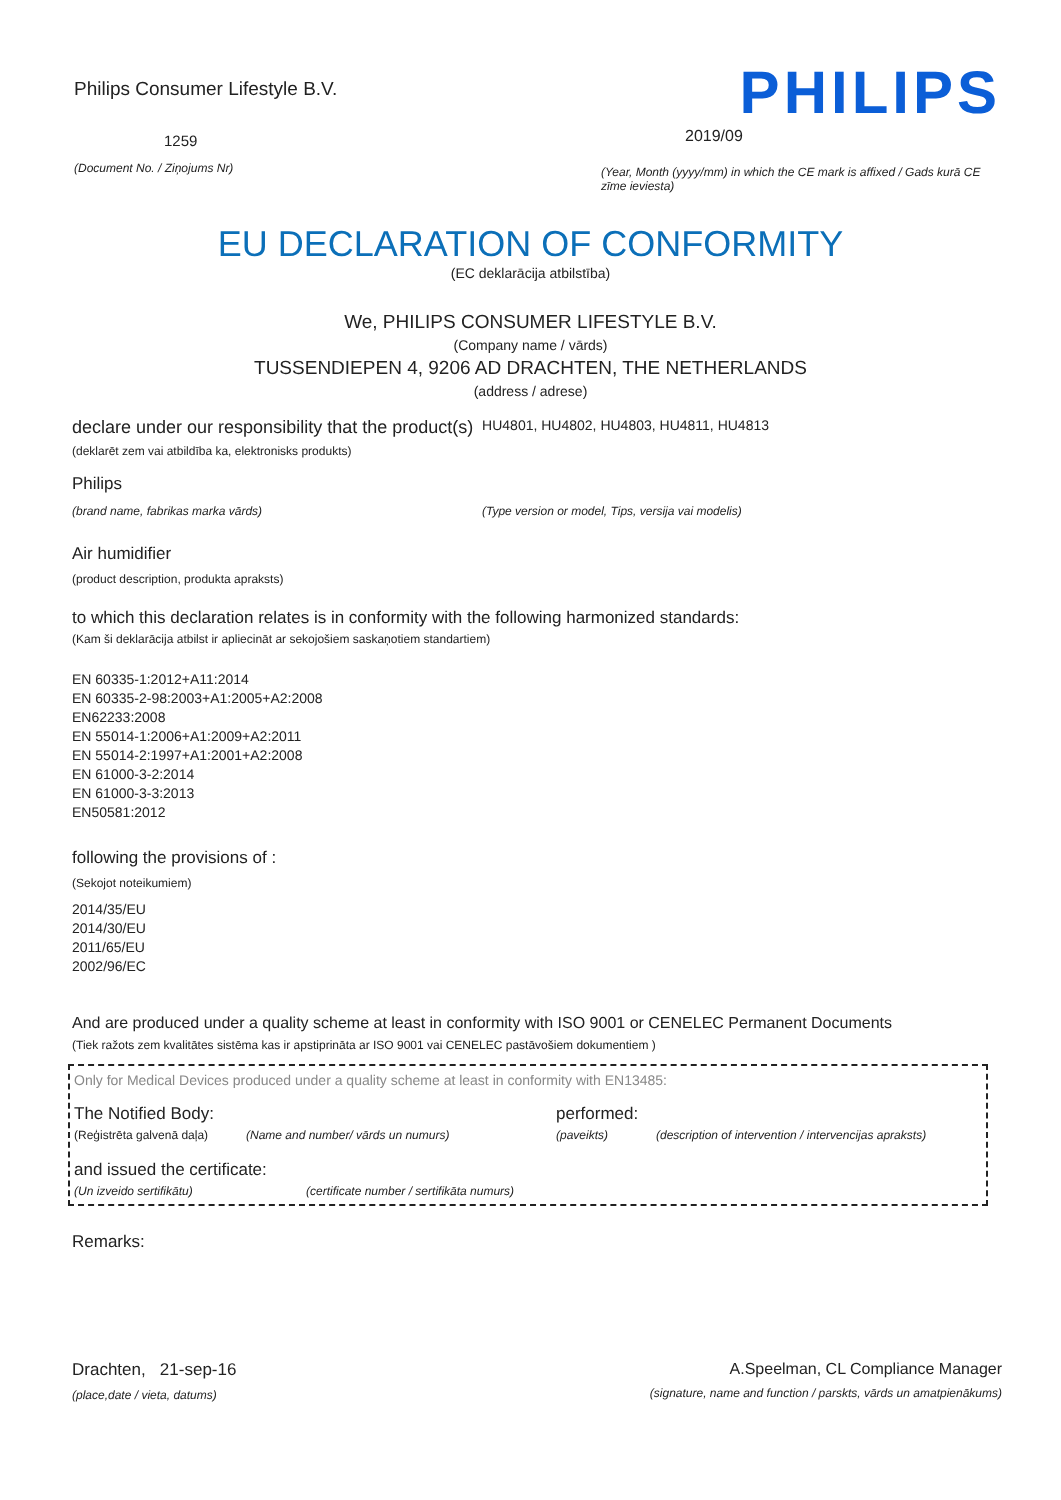Philips Consumer Lifestyle B.V.
1259
(Document No. / Ziņojums Nr)
PHILIPS
2019/09
(Year, Month (yyyy/mm) in which the CE mark is affixed / Gads kurā CE zīme ieviesta)
EU DECLARATION OF CONFORMITY
(EC deklarācija atbilstība)
We, PHILIPS CONSUMER LIFESTYLE B.V.
(Company name / vārds)
TUSSENDIEPEN 4, 9206 AD DRACHTEN, THE NETHERLANDS
(address / adrese)
declare under our responsibility that the product(s) HU4801, HU4802, HU4803, HU4811, HU4813
(deklarēt zem vai atbildība ka, elektronisks produkts)
Philips
(brand name, fabrikas marka vārds) (Type version or model, Tips, versija vai modelis)
Air humidifier
(product description, produkta apraksts)
to which this declaration relates is in conformity with the following harmonized standards:
(Kam ši deklarācija atbilst ir apliecināt ar sekojošiem saskaņotiem standartiem)
EN 60335-1:2012+A11:2014
EN 60335-2-98:2003+A1:2005+A2:2008
EN62233:2008
EN 55014-1:2006+A1:2009+A2:2011
EN 55014-2:1997+A1:2001+A2:2008
EN 61000-3-2:2014
EN 61000-3-3:2013
EN50581:2012
following the provisions of :
(Sekojot noteikumiem)
2014/35/EU
2014/30/EU
2011/65/EU
2002/96/EC
And are produced under a quality scheme at least in conformity with ISO 9001 or CENELEC Permanent Documents
(Tiek ražots zem kvalitātes sistēma kas ir apstiprināta ar ISO 9001 vai CENELEC pastāvošiem dokumentiem )
Only for Medical Devices produced under a quality scheme at least in conformity with EN13485:
The Notified Body: performed:
(Reģistrēta galvenā daļa) (Name and number/ vārds un numurs) (paveikts) (description of intervention / intervencijas apraksts)
and issued the certificate:
(Un izveido sertifikātu) (certificate number / sertifikāta numurs)
Remarks:
Drachten, 21-sep-16
(place,date / vieta, datums)
A.Speelman, CL Compliance Manager
(signature, name and function / parskts, vārds un amatpienākums)